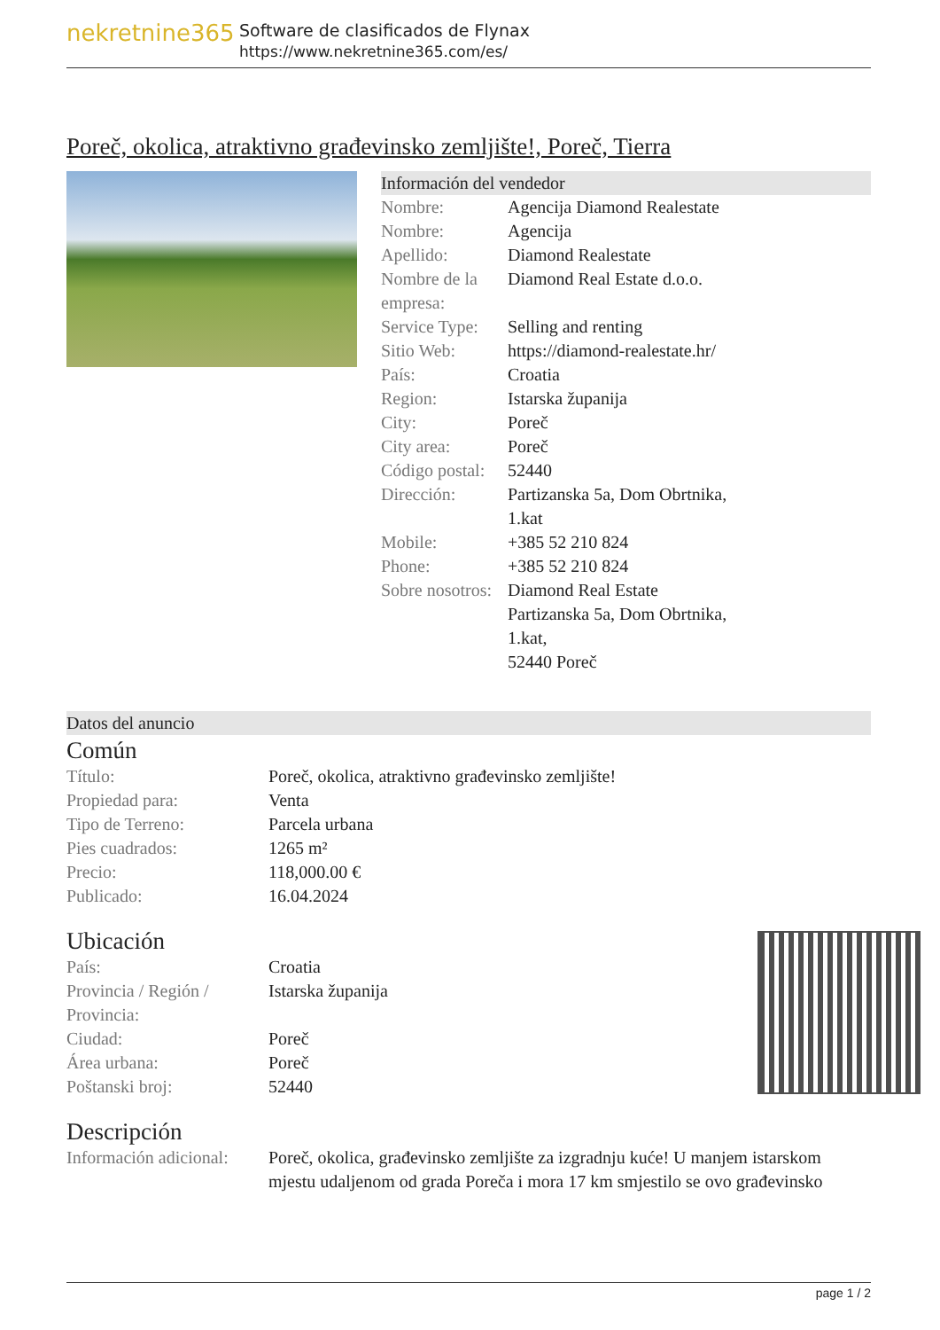nekretnine365
Software de clasificados de Flynax
https://www.nekretnine365.com/es/
Poreč, okolica, atraktivno građevinsko zemljište!, Poreč, Tierra
Información del vendedor
| Nombre: | Agencija Diamond Realestate |
| Nombre: | Agencija |
| Apellido: | Diamond Realestate |
| Nombre de la empresa: | Diamond Real Estate d.o.o. |
| Service Type: | Selling and renting |
| Sitio Web: | https://diamond-realestate.hr/ |
| País: | Croatia |
| Region: | Istarska županija |
| City: | Poreč |
| City area: | Poreč |
| Código postal: | 52440 |
| Dirección: | Partizanska 5a, Dom Obrtnika, 1.kat |
| Mobile: | +385 52 210 824 |
| Phone: | +385 52 210 824 |
| Sobre nosotros: | Diamond Real Estate Partizanska 5a, Dom Obrtnika, 1.kat, 52440 Poreč |
Datos del anuncio
Común
| Título: | Poreč, okolica, atraktivno građevinsko zemljište! |
| Propiedad para: | Venta |
| Tipo de Terreno: | Parcela urbana |
| Pies cuadrados: | 1265 m² |
| Precio: | 118,000.00 € |
| Publicado: | 16.04.2024 |
Ubicación
| País: | Croatia |
| Provincia / Región / Provincia: | Istarska županija |
| Ciudad: | Poreč |
| Área urbana: | Poreč |
| Poštanski broj: | 52440 |
Descripción
| Información adicional: | Poreč, okolica, građevinsko zemljište za izgradnju kuće! U manjem istarskom mjestu udaljenom od grada Poreča i mora 17 km smjestilo se ovo građevinsko |
page 1 / 2